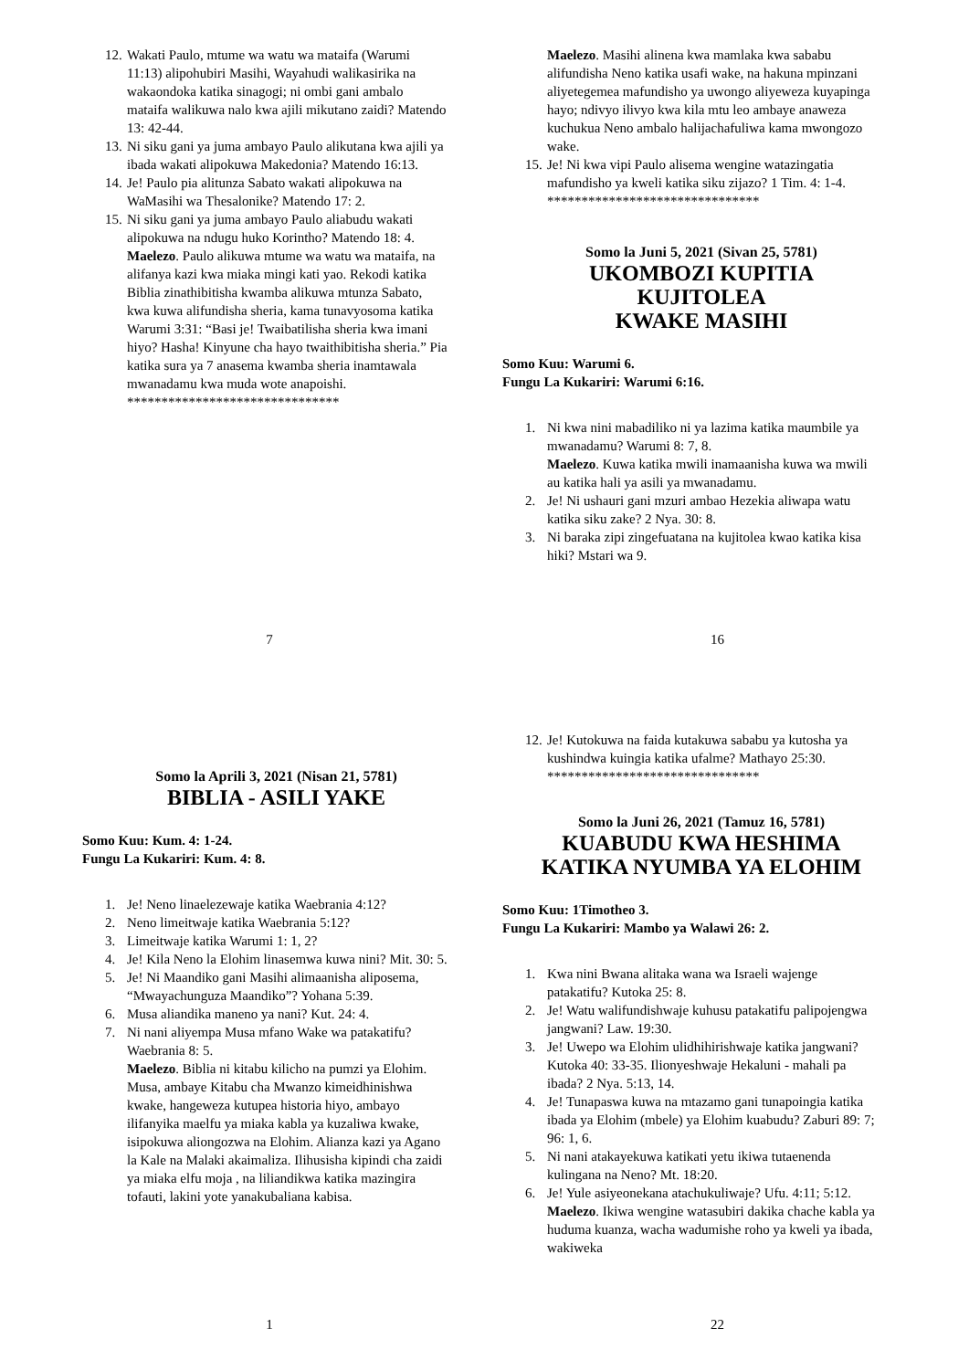12. Wakati Paulo, mtume wa watu wa mataifa (Warumi 11:13) alipohubiri Masihi, Wayahudi walikasirika na wakaondoka katika sinagogi; ni ombi gani ambalo mataifa walikuwa nalo kwa ajili mikutano zaidi? Matendo 13: 42-44.
13. Ni siku gani ya juma ambayo Paulo alikutana kwa ajili ya ibada wakati alipokuwa Makedonia? Matendo 16:13.
14. Je! Paulo pia alitunza Sabato wakati alipokuwa na WaMasihi wa Thesalonike? Matendo 17: 2.
15. Ni siku gani ya juma ambayo Paulo aliabudu wakati alipokuwa na ndugu huko Korintho? Matendo 18: 4.
Maelezo. Paulo alikuwa mtume wa watu wa mataifa, na alifanya kazi kwa miaka mingi kati yao. Rekodi katika Biblia zinathibitisha kwamba alikuwa mtunza Sabato, kwa kuwa alifundisha sheria, kama tunavyosoma katika Warumi 3:31: “Basi je! Twaibatilisha sheria kwa imani hiyo? Hasha! Kinyune cha hayo twaithibitisha sheria.” Pia katika sura ya 7 anasema kwamba sheria inamtawala mwanadamu kwa muda wote anapoishi.
*******************************
7
Maelezo. Masihi alinena kwa mamlaka kwa sababu alifundisha Neno katika usafi wake, na hakuna mpinzani aliyetegemea mafundisho ya uwongo aliyeweza kuyapinga hayo; ndivyo ilivyo kwa kila mtu leo ambaye anaweza kuchukua Neno ambalo halijachafuliwa kama mwongozo wake.
15. Je! Ni kwa vipi Paulo alisema wengine watazingatia mafundisho ya kweli katika siku zijazo? 1 Tim. 4: 1-4.
*******************************
Somo la Juni 5, 2021 (Sivan 25, 5781)
UKOMBOZI KUPITIA KUJITOLEA
KWAKE MASIHI
Somo Kuu: Warumi 6.
Fungu La Kukariri: Warumi 6:16.
1. Ni kwa nini mabadiliko ni ya lazima katika maumbile ya mwanadamu? Warumi 8: 7, 8.
Maelezo. Kuwa katika mwili inamaanisha kuwa wa mwili au katika hali ya asili ya mwanadamu.
2. Je! Ni ushauri gani mzuri ambao Hezekia aliwapa watu katika siku zake? 2 Nya. 30: 8.
3. Ni baraka zipi zingefuatana na kujitolea kwao katika kisa hiki? Mstari wa 9.
16
Somo la Aprili 3, 2021 (Nisan 21, 5781)
BIBLIA - ASILI YAKE
Somo Kuu: Kum. 4: 1-24.
Fungu La Kukariri: Kum. 4: 8.
1. Je! Neno linaelezewaje katika Waebrania 4:12?
2. Neno limeitwaje katika Waebrania 5:12?
3. Limeitwaje katika Warumi 1: 1, 2?
4. Je! Kila Neno la Elohim linasemwa kuwa nini? Mit. 30: 5.
5. Je! Ni Maandiko gani Masihi alimaanisha aliposema, “Mwayachunguza Maandiko”? Yohana 5:39.
6. Musa aliandika maneno ya nani? Kut. 24: 4.
7. Ni nani aliyempa Musa mfano Wake wa patakatifu? Waebrania 8: 5.
Maelezo. Biblia ni kitabu kilicho na pumzi ya Elohim. Musa, ambaye Kitabu cha Mwanzo kimeidhinishwa kwake, hangeweza kutupea historia hiyo, ambayo ilifanyika maelfu ya miaka kabla ya kuzaliwa kwake, isipokuwa aliongozwa na Elohim. Alianza kazi ya Agano la Kale na Malaki akaimaliza. Ilihusisha kipindi cha zaidi ya miaka elfu moja , na liliandikwa katika mazingira tofauti, lakini yote yanakubaliana kabisa.
1
12. Je! Kutokuwa na faida kutakuwa sababu ya kutosha ya kushindwa kuingia katika ufalme? Mathayo 25:30.
*******************************
Somo la Juni 26, 2021 (Tamuz 16, 5781)
KUABUDU KWA HESHIMA
KATIKA NYUMBA YA ELOHIM
Somo Kuu: 1Timotheo 3.
Fungu La Kukariri: Mambo ya Walawi 26: 2.
1. Kwa nini Bwana alitaka wana wa Israeli wajenge patakatifu? Kutoka 25: 8.
2. Je! Watu walifundishwaje kuhusu patakatifu palipojengwa jangwani? Law. 19:30.
3. Je! Uwepo wa Elohim ulidhihirishwaje katika jangwani? Kutoka 40: 33-35. Ilionyeshwaje Hekaluni - mahali pa ibada? 2 Nya. 5:13, 14.
4. Je! Tunapaswa kuwa na mtazamo gani tunapoingia katika ibada ya Elohim (mbele) ya Elohim kuabudu? Zaburi 89: 7; 96: 1, 6.
5. Ni nani atakayekuwa katikati yetu ikiwa tutaenenda kulingana na Neno? Mt. 18:20.
6. Je! Yule asiyeonekana atachukuliwaje? Ufu. 4:11; 5:12.
Maelezo. Ikiwa wengine watasubiri dakika chache kabla ya huduma kuanza, wacha wadumishe roho ya kweli ya ibada, wakiweka
22